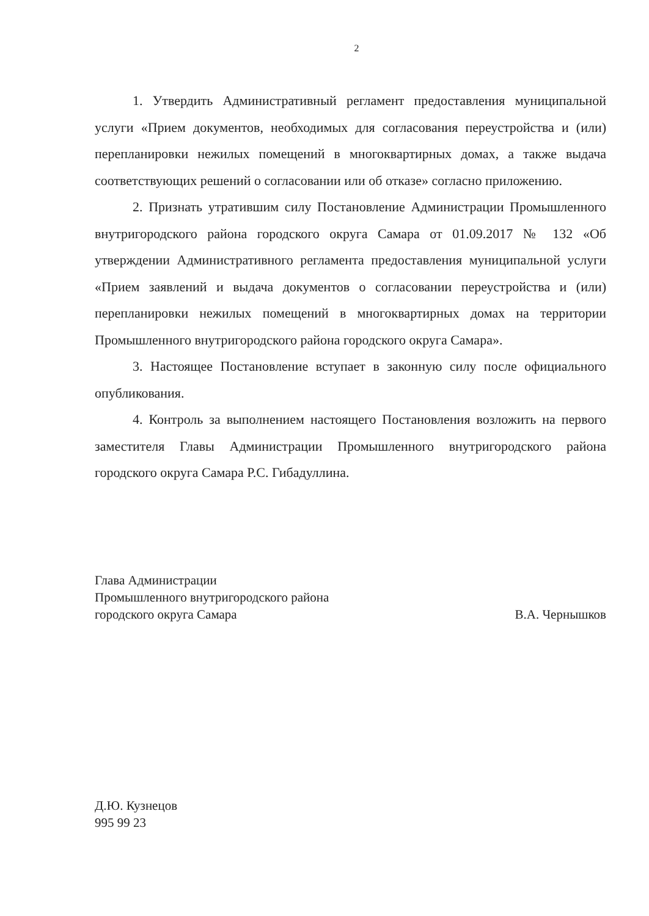2
1. Утвердить Административный регламент предоставления муниципальной услуги «Прием документов, необходимых для согласования переустройства и (или) перепланировки нежилых помещений в многоквартирных домах, а также выдача соответствующих решений о согласовании или об отказе» согласно приложению.
2. Признать утратившим силу Постановление Администрации Промышленного внутригородского района городского округа Самара от 01.09.2017 № 132 «Об утверждении Административного регламента предоставления муниципальной услуги «Прием заявлений и выдача документов о согласовании переустройства и (или) перепланировки нежилых помещений в многоквартирных домах на территории Промышленного внутригородского района городского округа Самара».
3. Настоящее Постановление вступает в законную силу после официального опубликования.
4. Контроль за выполнением настоящего Постановления возложить на первого заместителя Главы Администрации Промышленного внутригородского района городского округа Самара Р.С. Гибадуллина.
Глава Администрации
Промышленного внутригородского района
городского округа Самара
В.А. Чернышков
Д.Ю. Кузнецов
995 99 23